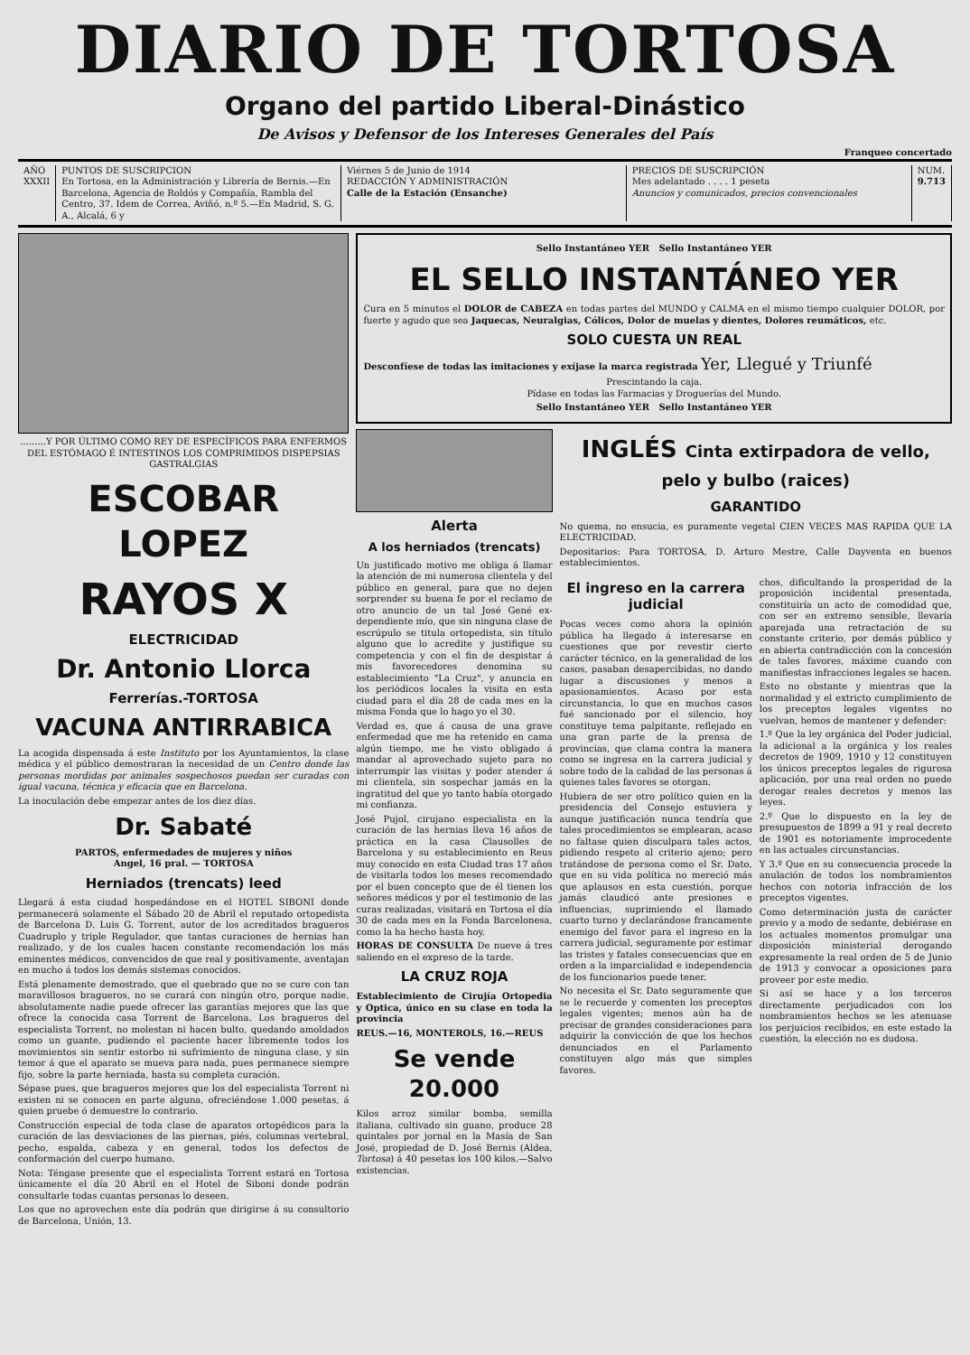DIARIO DE TORTOSA
Organo del partido Liberal-Dinástico
De Avisos y Defensor de los Intereses Generales del País
Franqueo concertado
AÑO
XXXII
PUNTOS DE SUSCRIPCION
En Tortosa, en la Administración y Librería de Bernis.—En Barcelona, Agencia de Roldós y Compañía, Rambla del Centro, 37. Idem de Correa, Aviñó, n.º 5.—En Madrid, S. G. A., Alcalá, 6 y
Viérnes 5 de Junio de 1914
REDACCIÓN Y ADMINISTRACIÓN
Calle de la Estación (Ensanche)
PRECIOS DE SUSCRIPCIÓN
Mes adelantado . . . . 1 peseta
Anuncios y comunicados, precios convencionales
NUM.
9.713
.........Y POR ÚLTIMO COMO REY DE ESPECÍFICOS PARA ENFERMOS DEL ESTÓMAGO É INTESTINOS LOS COMPRIMIDOS DISPEPSIAS GASTRALGIAS
ESCOBAR LOPEZ
RAYOS X
ELECTRICIDAD
Dr. Antonio Llorca
Ferrerías.-TORTOSA
VACUNA ANTIRRABICA
La acogida dispensada á este Instituto por los Ayuntamientos, la clase médica y el público demostraran la necesidad de un Centro donde las personas mordidas por animales sospechosos puedan ser curadas con igual vacuna, técnica y eficacia que en Barcelona.
La inoculación debe empezar antes de los diez días.
Dr. Sabaté
PARTOS, enfermedades de mujeres y niños
Angel, 16 pral. — TORTOSA
Herniados (trencats) leed
Llegará á esta ciudad hospedándose en el HOTEL SIBONI donde permanecerá solamente el Sábado 20 de Abril el reputado ortopedista de Barcelona D. Luis G. Torrent, autor de los acreditados bragueros Cuadruplo y triple Regulador, que tantas curaciones de hernias han realizado, y de los cuales hacen constante recomendación los más eminentes médicos, convencidos de que real y positivamente, aventajan en mucho á todos los demás sistemas conocidos.
Está plenamente demostrado, que el quebrado que no se cure con tan maravillosos bragueros, no se curará con ningún otro, porque nadie, absolutamente nadie puede ofrecer las garantías mejores que las que ofrece la conocida casa Torrent de Barcelona. Los bragueros del especialista Torrent, no molestan ni hacen bulto, quedando amoldados como un guante, pudiendo el paciente hacer libremente todos los movimientos sin sentir estorbo ni sufrimiento de ninguna clase, y sin temor á que el aparato se mueva para nada, pues permanece siempre fijo, sobre la parte herniada, hasta su completa curación.
Sépase pues, que bragueros mejores que los del especialista Torrent ni existen ni se conocen en parte alguna, ofreciéndose 1.000 pesetas, á quien pruebe ó demuestre lo contrario.
Construcción especial de toda clase de aparatos ortopédicos para la curación de las desviaciones de las piernas, piés, columnas vertebral, pecho, espalda, cabeza y en general, todos los defectos de conformación del cuerpo humano.
Nota: Téngase presente que el especialista Torrent estará en Tortosa únicamente el día 20 Abril en el Hotel de Siboni donde podrán consultarle todas cuantas personas lo deseen.
Los que no aprovechen este día podrán que dirigirse á su consultorio de Barcelona, Unión, 13.
Sello Instantáneo YER Sello Instantáneo YER
EL SELLO INSTANTÁNEO YER
Cura en 5 minutos el DOLOR de CABEZA en todas partes del MUNDO y CALMA en el mismo tiempo cualquier DOLOR, por fuerte y agudo que sea Jaquecas, Neuralgias, Cólicos, Dolor de muelas y dientes, Dolores reumáticos, etc.
SOLO CUESTA UN REAL
Desconfíese de todas las imitaciones y exíjase la marca registrada Yer, Llegué y Triunfé
Prescintando la caja.
Pídase en todas las Farmacias y Droguerías del Mundo.
Sello Instantáneo YER Sello Instantáneo YER
Alerta
A los herniados (trencats)
Un justificado motivo me obliga á llamar la atención de mi numerosa clientela y del público en general, para que no dejen sorprender su buena fe por el reclamo de otro anuncio de un tal José Gené ex-dependiente mío, que sin ninguna clase de escrúpulo se titula ortopedista, sin título alguno que lo acredite y justifique su competencia y con el fin de despistar á mis favorecedores denomina su establecimiento "La Cruz", y anuncia en los periódicos locales la visita en esta ciudad para el día 28 de cada mes en la misma Fonda que lo hago yo el 30.
Verdad es, que á causa de una grave enfermedad que me ha retenido en cama algún tiempo, me he visto obligado á mandar al aprovechado sujeto para no interrumpir las visitas y poder atender á mi clientela, sin sospechar jamás en la ingratitud del que yo tanto había otorgado mi confianza.
José Pujol, cirujano especialista en la curación de las hernias lleva 16 años de práctica en la casa Clausolles de Barcelona y su establecimiento en Reus muy conocido en esta Ciudad tras 17 años de visitarla todos los meses recomendado por el buen concepto que de él tienen los señores médicos y por el testimonio de las curas realizadas, visitará en Tortosa el día 30 de cada mes en la Fonda Barcelonesa, como la ha hecho hasta hoy.
HORAS DE CONSULTA De nueve á tres saliendo en el expreso de la tarde.
LA CRUZ ROJA
Establecimiento de Cirujía Ortopedia y Optica, único en su clase en toda la provincia
REUS.—16, MONTEROLS, 16.—REUS
Se vende 20.000
Kilos arroz similar bomba, semilla italiana, cultivado sin guano, produce 28 quintales por jornal en la Masía de San José, propiedad de D. José Bernis (Aldea, Tortosa) á 40 pesetas los 100 kilos.—Salvo existencias.
INGLÉS Cinta extirpadora de vello, pelo y bulbo (raices)
GARANTIDO
No quema, no ensucia, es puramente vegetal CIEN VECES MAS RAPIDA QUE LA ELECTRICIDAD.
Depositarios: Para TORTOSA, D. Arturo Mestre, Calle Dayventa en buenos establecimientos.
El ingreso en la carrera judicial
Pocas veces como ahora la opinión pública ha llegado á interesarse en cuestiones que por revestir cierto carácter técnico, en la generalidad de los casos, pasaban desapercibidas, no dando lugar a discusiones y menos a apasionamientos. Acaso por esta circunstancia, lo que en muchos casos fué sancionado por el silencio, hoy constituye tema palpitante, reflejado en una gran parte de la prensa de provincias, que clama contra la manera como se ingresa en la carrera judicial y sobre todo de la calidad de las personas á quienes tales favores se otorgan.
Hubiera de ser otro político quien en la presidencia del Consejo estuviera y aunque justificación nunca tendría que tales procedimientos se emplearan, acaso no faltase quien disculpara tales actos, pidiendo respeto al criterio ajeno; pero tratándose de persona como el Sr. Dato, que en su vida política no mereció más que aplausos en esta cuestión, porque jamás claudicó ante presiones e influencias, suprimiendo el llamado cuarto turno y declarándose francamente enemigo del favor para el ingreso en la carrera judicial, seguramente por estimar las tristes y fatales consecuencias que en orden a la imparcialidad e independencia de los funcionarios puede tener.
No necesita el Sr. Dato seguramente que se le recuerde y comenten los preceptos legales vigentes; menos aún ha de precisar de grandes consideraciones para adquirir la convicción de que los hechos denunciados en el Parlamento constituyen algo más que simples favores.
chos, dificultando la prosperidad de la proposición incidental presentada, constituiría un acto de comodidad que, con ser en extremo sensible, llevaría aparejada una retractación de su constante criterio, por demás público y en abierta contradicción con la concesión de tales favores, máxime cuando con manifiestas infracciones legales se hacen.
Esto no obstante y mientras que la normalidad y el extricto cumplimiento de los preceptos legales vigentes no vuelvan, hemos de mantener y defender:
1.º Que la ley orgánica del Poder judicial, la adicional a la orgánica y los reales decretos de 1909, 1910 y 12 constituyen los únicos preceptos legales de rigurosa aplicación, por una real orden no puede derogar reales decretos y menos las leyes.
2.º Que lo dispuesto en la ley de presupuestos de 1899 a 91 y real decreto de 1901 es notoriamente improcedente en las actuales circunstancias.
Y 3.º Que en su consecuencia procede la anulación de todos los nombramientos hechos con notoria infracción de los preceptos vigentes.
Como determinación justa de carácter previo y a modo de sedante, debiérase en los actuales momentos promulgar una disposición ministerial derogando expresamente la real orden de 5 de Junio de 1913 y convocar a oposiciones para proveer por este medio.
Si así se hace y a los terceros directamente perjudicados con los nombramientos hechos se les atenuase los perjuicios recibidos, en este estado la cuestión, la elección no es dudosa.